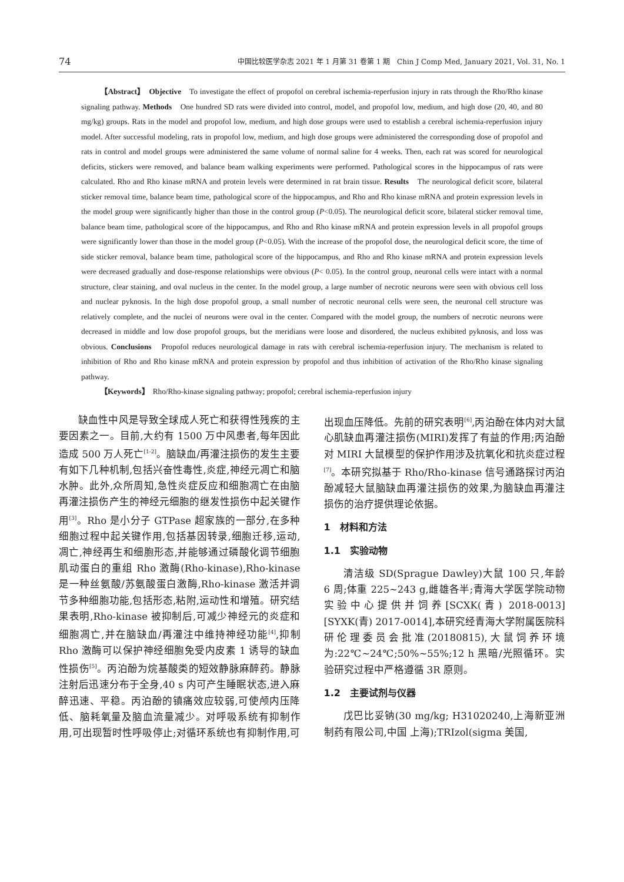74 中国比较医学杂志 2021 年 1 月第 31 卷第 1 期　Chin J Comp Med, January 2021, Vol. 31, No. 1
【Abstract】　Objective　To investigate the effect of propofol on cerebral ischemia-reperfusion injury in rats through the Rho/Rho kinase signaling pathway. Methods　One hundred SD rats were divided into control, model, and propofol low, medium, and high dose (20, 40, and 80 mg/kg) groups. Rats in the model and propofol low, medium, and high dose groups were used to establish a cerebral ischemia-reperfusion injury model. After successful modeling, rats in propofol low, medium, and high dose groups were administered the corresponding dose of propofol and rats in control and model groups were administered the same volume of normal saline for 4 weeks. Then, each rat was scored for neurological deficits, stickers were removed, and balance beam walking experiments were performed. Pathological scores in the hippocampus of rats were calculated. Rho and Rho kinase mRNA and protein levels were determined in rat brain tissue. Results　The neurological deficit score, bilateral sticker removal time, balance beam time, pathological score of the hippocampus, and Rho and Rho kinase mRNA and protein expression levels in the model group were significantly higher than those in the control group (P<0.05). The neurological deficit score, bilateral sticker removal time, balance beam time, pathological score of the hippocampus, and Rho and Rho kinase mRNA and protein expression levels in all propofol groups were significantly lower than those in the model group (P<0.05). With the increase of the propofol dose, the neurological deficit score, the time of side sticker removal, balance beam time, pathological score of the hippocampus, and Rho and Rho kinase mRNA and protein expression levels were decreased gradually and dose-response relationships were obvious (P< 0.05). In the control group, neuronal cells were intact with a normal structure, clear staining, and oval nucleus in the center. In the model group, a large number of necrotic neurons were seen with obvious cell loss and nuclear pyknosis. In the high dose propofol group, a small number of necrotic neuronal cells were seen, the neuronal cell structure was relatively complete, and the nuclei of neurons were oval in the center. Compared with the model group, the numbers of necrotic neurons were decreased in middle and low dose propofol groups, but the meridians were loose and disordered, the nucleus exhibited pyknosis, and loss was obvious. Conclusions　Propofol reduces neurological damage in rats with cerebral ischemia-reperfusion injury. The mechanism is related to inhibition of Rho and Rho kinase mRNA and protein expression by propofol and thus inhibition of activation of the Rho/Rho kinase signaling pathway.
【Keywords】　Rho/Rho-kinase signaling pathway; propofol; cerebral ischemia-reperfusion injury
缺血性中风是导致全球成人死亡和获得性残疾的主要因素之一。目前,大约有 1500 万中风患者,每年因此造成 500 万人死亡<sup>[1-2]</sup>。脑缺血/再灌注损伤的发生主要有如下几种机制,包括兴奋性毒性,炎症,神经元凋亡和脑水肿。此外,众所周知,急性炎症反应和细胞凋亡在由脑再灌注损伤产生的神经元细胞的继发性损伤中起关键作用<sup>[3]</sup>。Rho 是小分子 GTPase 超家族的一部分,在多种细胞过程中起关键作用,包括基因转录,细胞迁移,运动,凋亡,神经再生和细胞形态,并能够通过磷酸化调节细胞肌动蛋白的重组 Rho 激酶(Rho-kinase),Rho-kinase 是一种丝氨酸/苏氨酸蛋白激酶,Rho-kinase 激活并调节多种细胞功能,包括形态,粘附,运动性和增殖。研究结果表明,Rho-kinase 被抑制后,可减少神经元的炎症和细胞凋亡,并在脑缺血/再灌注中维持神经功能<sup>[4]</sup>,抑制 Rho 激酶可以保护神经细胞免受内皮素 1 诱导的缺血性损伤<sup>[5]</sup>。丙泊酚为烷基酸类的短效静脉麻醉药。静脉注射后迅速分布于全身,40 s 内可产生睡眠状态,进入麻醉迅速、平稳。丙泊酚的镇痛效应较弱,可使颅内压降低、脑耗氧量及脑血流量减少。对呼吸系统有抑制作用,可出现暂时性呼吸停止;对循环系统也有抑制作用,可出现血压降低。先前的研究表明<sup>[6]</sup>,丙泊酚在体内对大鼠心肌缺血再灌注损伤(MIRI)发挥了有益的作用;丙泊酚对 MIRI 大鼠模型的保护作用涉及抗氧化和抗炎症过程<sup>[7]</sup>。本研究拟基于 Rho/Rho-kinase 信号通路探讨丙泊酚减轻大鼠脑缺血再灌注损伤的效果,为脑缺血再灌注损伤的治疗提供理论依据。
1　材料和方法
1.1　实验动物
清洁级 SD(Sprague Dawley)大鼠 100 只,年龄 6 周;体重 225~243 g,雌雄各半;青海大学医学院动物实验中心提供并饲养[SCXK(青) 2018-0013][SYXK(青) 2017-0014],本研究经青海大学附属医院科研伦理委员会批准(20180815),大鼠饲养环境为:22℃~24℃;50%~55%;12 h 黑暗/光照循环。实验研究过程中严格遵循 3R 原则。
1.2　主要试剂与仪器
戊巴比妥钠(30 mg/kg; H31020240,上海新亚洲制药有限公司,中国 上海);TRIzol(sigma 美国,